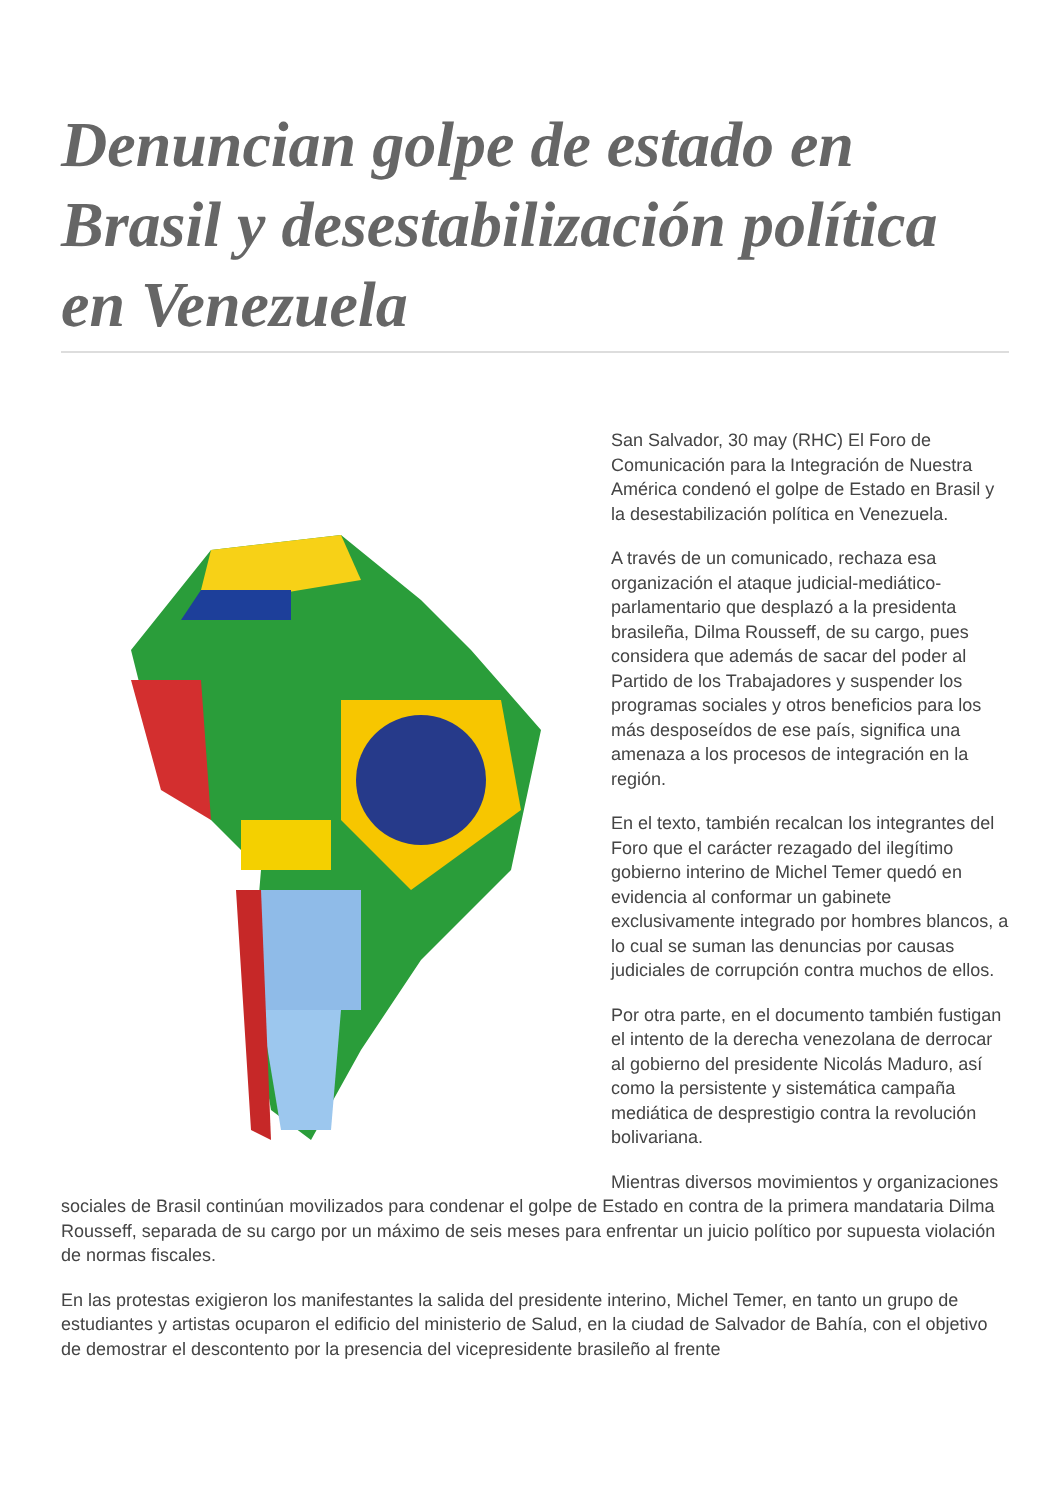Denuncian golpe de estado en Brasil y desestabilización política en Venezuela
San Salvador, 30 may (RHC) El Foro de Comunicación para la Integración de Nuestra América condenó el golpe de Estado en Brasil y la desestabilización política en Venezuela.
A través de un comunicado, rechaza esa organización el ataque judicial-mediático-parlamentario que desplazó a la presidenta brasileña, Dilma Rousseff, de su cargo, pues considera que además de sacar del poder al Partido de los Trabajadores y suspender los programas sociales y otros beneficios para los más desposeídos de ese país, significa una amenaza a los procesos de integración en la región.
En el texto, también recalcan los integrantes del Foro que el carácter rezagado del ilegítimo gobierno interino de Michel Temer quedó en evidencia al conformar un gabinete exclusivamente integrado por hombres blancos, a lo cual se suman las denuncias por causas judiciales de corrupción contra muchos de ellos.
Por otra parte, en el documento también fustigan el intento de la derecha venezolana de derrocar al gobierno del presidente Nicolás Maduro, así como la persistente y sistemática campaña mediática de desprestigio contra la revolución bolivariana.
Mientras diversos movimientos y organizaciones sociales de Brasil continúan movilizados para condenar el golpe de Estado en contra de la primera mandataria Dilma Rousseff, separada de su cargo por un máximo de seis meses para enfrentar un juicio político por supuesta violación de normas fiscales.
En las protestas exigieron los manifestantes la salida del presidente interino, Michel Temer, en tanto un grupo de estudiantes y artistas ocuparon el edificio del ministerio de Salud, en la ciudad de Salvador de Bahía, con el objetivo de demostrar el descontento por la presencia del vicepresidente brasileño al frente